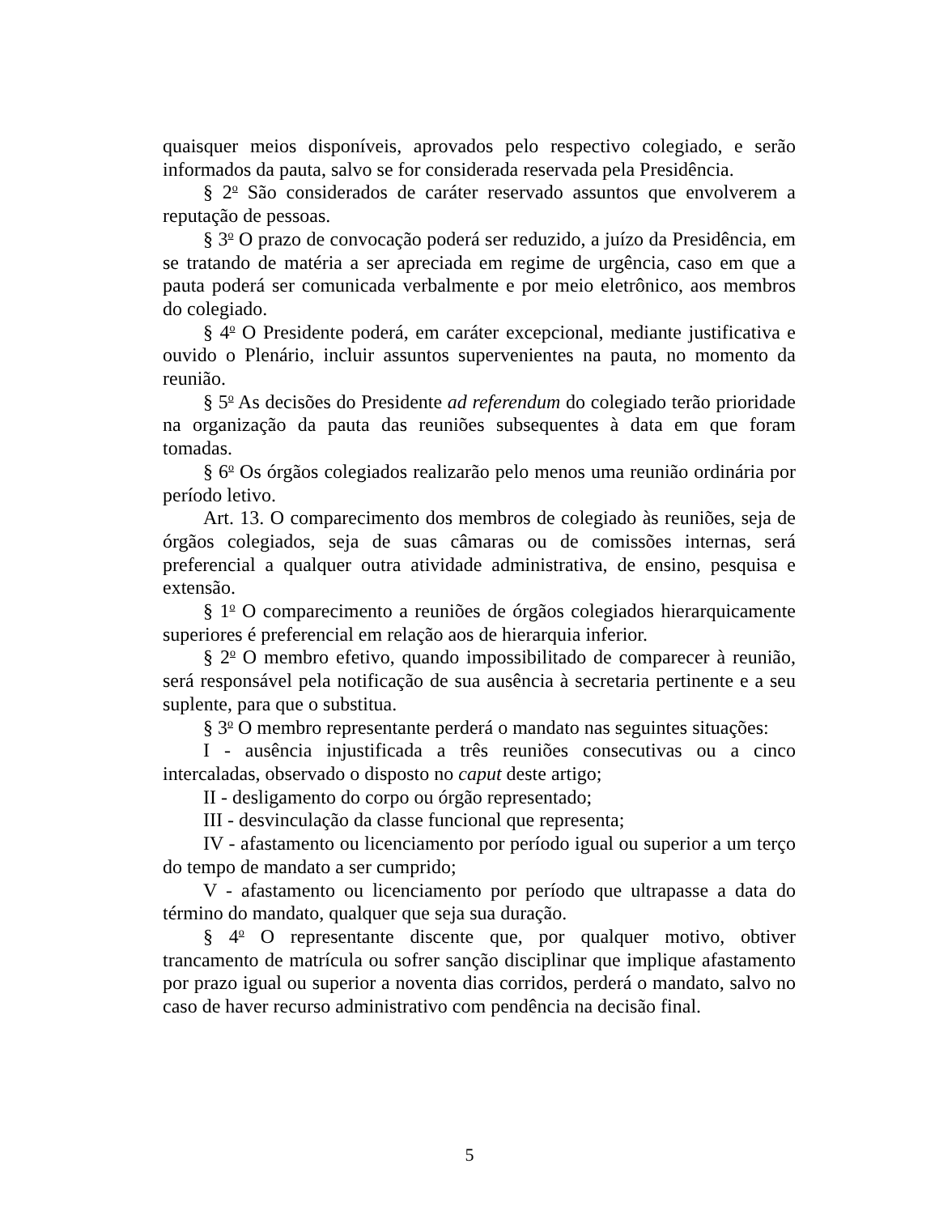quaisquer meios disponíveis, aprovados pelo respectivo colegiado, e serão informados da pauta, salvo se for considerada reservada pela Presidência.
§ 2<sup>o</sup> São considerados de caráter reservado assuntos que envolverem a reputação de pessoas.
§ 3<sup>o</sup> O prazo de convocação poderá ser reduzido, a juízo da Presidência, em se tratando de matéria a ser apreciada em regime de urgência, caso em que a pauta poderá ser comunicada verbalmente e por meio eletrônico, aos membros do colegiado.
§ 4<sup>o</sup> O Presidente poderá, em caráter excepcional, mediante justificativa e ouvido o Plenário, incluir assuntos supervenientes na pauta, no momento da reunião.
§ 5<sup>o</sup> As decisões do Presidente ad referendum do colegiado terão prioridade na organização da pauta das reuniões subsequentes à data em que foram tomadas.
§ 6<sup>o</sup> Os órgãos colegiados realizarão pelo menos uma reunião ordinária por período letivo.
Art. 13. O comparecimento dos membros de colegiado às reuniões, seja de órgãos colegiados, seja de suas câmaras ou de comissões internas, será preferencial a qualquer outra atividade administrativa, de ensino, pesquisa e extensão.
§ 1<sup>o</sup> O comparecimento a reuniões de órgãos colegiados hierarquicamente superiores é preferencial em relação aos de hierarquia inferior.
§ 2<sup>o</sup> O membro efetivo, quando impossibilitado de comparecer à reunião, será responsável pela notificação de sua ausência à secretaria pertinente e a seu suplente, para que o substitua.
§ 3<sup>o</sup> O membro representante perderá o mandato nas seguintes situações:
I - ausência injustificada a três reuniões consecutivas ou a cinco intercaladas, observado o disposto no caput deste artigo;
II - desligamento do corpo ou órgão representado;
III - desvinculação da classe funcional que representa;
IV - afastamento ou licenciamento por período igual ou superior a um terço do tempo de mandato a ser cumprido;
V - afastamento ou licenciamento por período que ultrapasse a data do término do mandato, qualquer que seja sua duração.
§ 4<sup>o</sup> O representante discente que, por qualquer motivo, obtiver trancamento de matrícula ou sofrer sanção disciplinar que implique afastamento por prazo igual ou superior a noventa dias corridos, perderá o mandato, salvo no caso de haver recurso administrativo com pendência na decisão final.
5